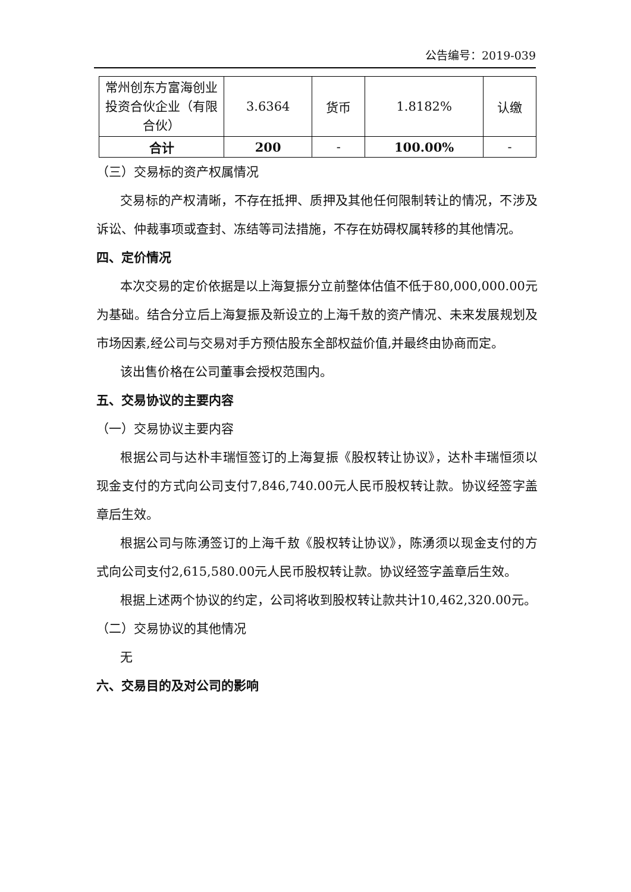公告编号：2019-039
| 常州创东方富海创业投资合伙企业（有限合伙） | 3.6364 | 货币 | 1.8182% | 认缴 |
| 合计 | 200 | - | 100.00% | - |
（三）交易标的资产权属情况
交易标的产权清晰，不存在抵押、质押及其他任何限制转让的情况，不涉及诉讼、仲裁事项或查封、冻结等司法措施，不存在妨碍权属转移的其他情况。
四、定价情况
本次交易的定价依据是以上海复振分立前整体估值不低于80,000,000.00元为基础。结合分立后上海复振及新设立的上海千敖的资产情况、未来发展规划及市场因素,经公司与交易对手方预估股东全部权益价值,并最终由协商而定。
该出售价格在公司董事会授权范围内。
五、交易协议的主要内容
（一）交易协议主要内容
根据公司与达朴丰瑞恒签订的上海复振《股权转让协议》，达朴丰瑞恒须以现金支付的方式向公司支付7,846,740.00元人民币股权转让款。协议经签字盖章后生效。
根据公司与陈湧签订的上海千敖《股权转让协议》，陈湧须以现金支付的方式向公司支付2,615,580.00元人民币股权转让款。协议经签字盖章后生效。
根据上述两个协议的约定，公司将收到股权转让款共计10,462,320.00元。
（二）交易协议的其他情况
无
六、交易目的及对公司的影响